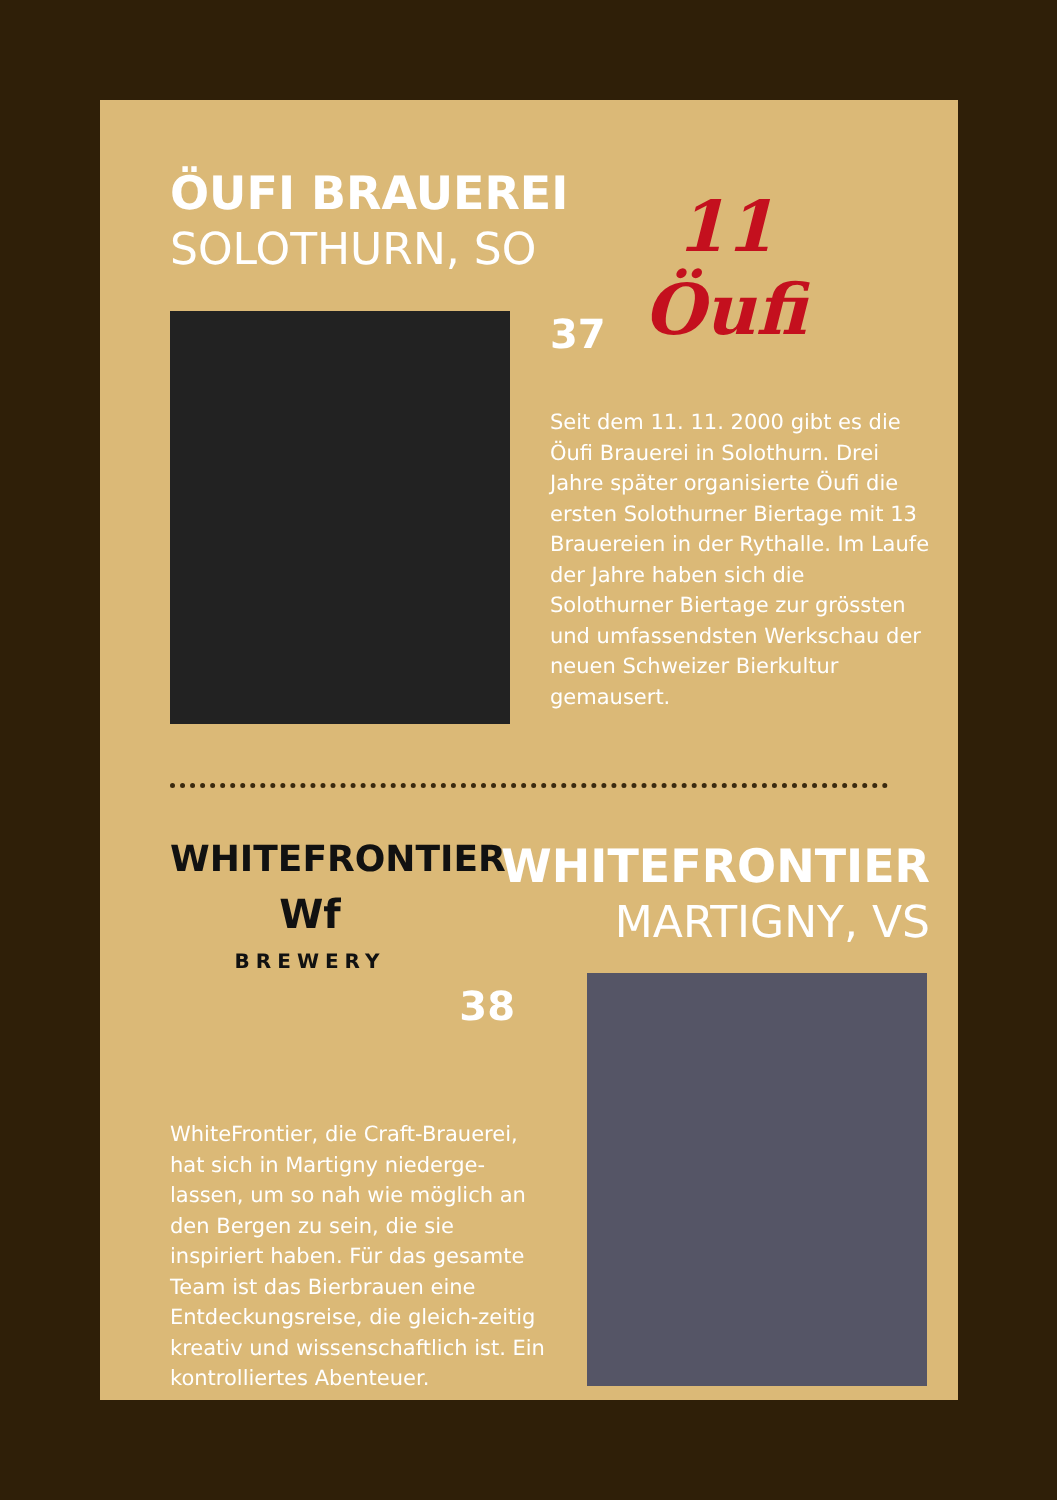ÖUFI BRAUEREI
SOLOTHURN, SO
11
Öufi
37
Seit dem 11. 11. 2000 gibt es die Öufi Brauerei in Solothurn. Drei Jahre später organisierte Öufi die ersten Solothurner Biertage mit 13 Brauereien in der Rythalle. Im Laufe der Jahre haben sich die Solothurner Biertage zur grössten und umfassendsten Werkschau der neuen Schweizer Bierkultur gemausert.
WHITEFRONTIER
Wf
BREWERY
WHITEFRONTIER
MARTIGNY, VS
38
WhiteFrontier, die Craft-Brauerei, hat sich in Martigny niederge-lassen, um so nah wie möglich an den Bergen zu sein, die sie inspiriert haben. Für das gesamte Team ist das Bierbrauen eine Entdeckungsreise, die gleich-zeitig kreativ und wissenschaftlich ist. Ein kontrolliertes Abenteuer.